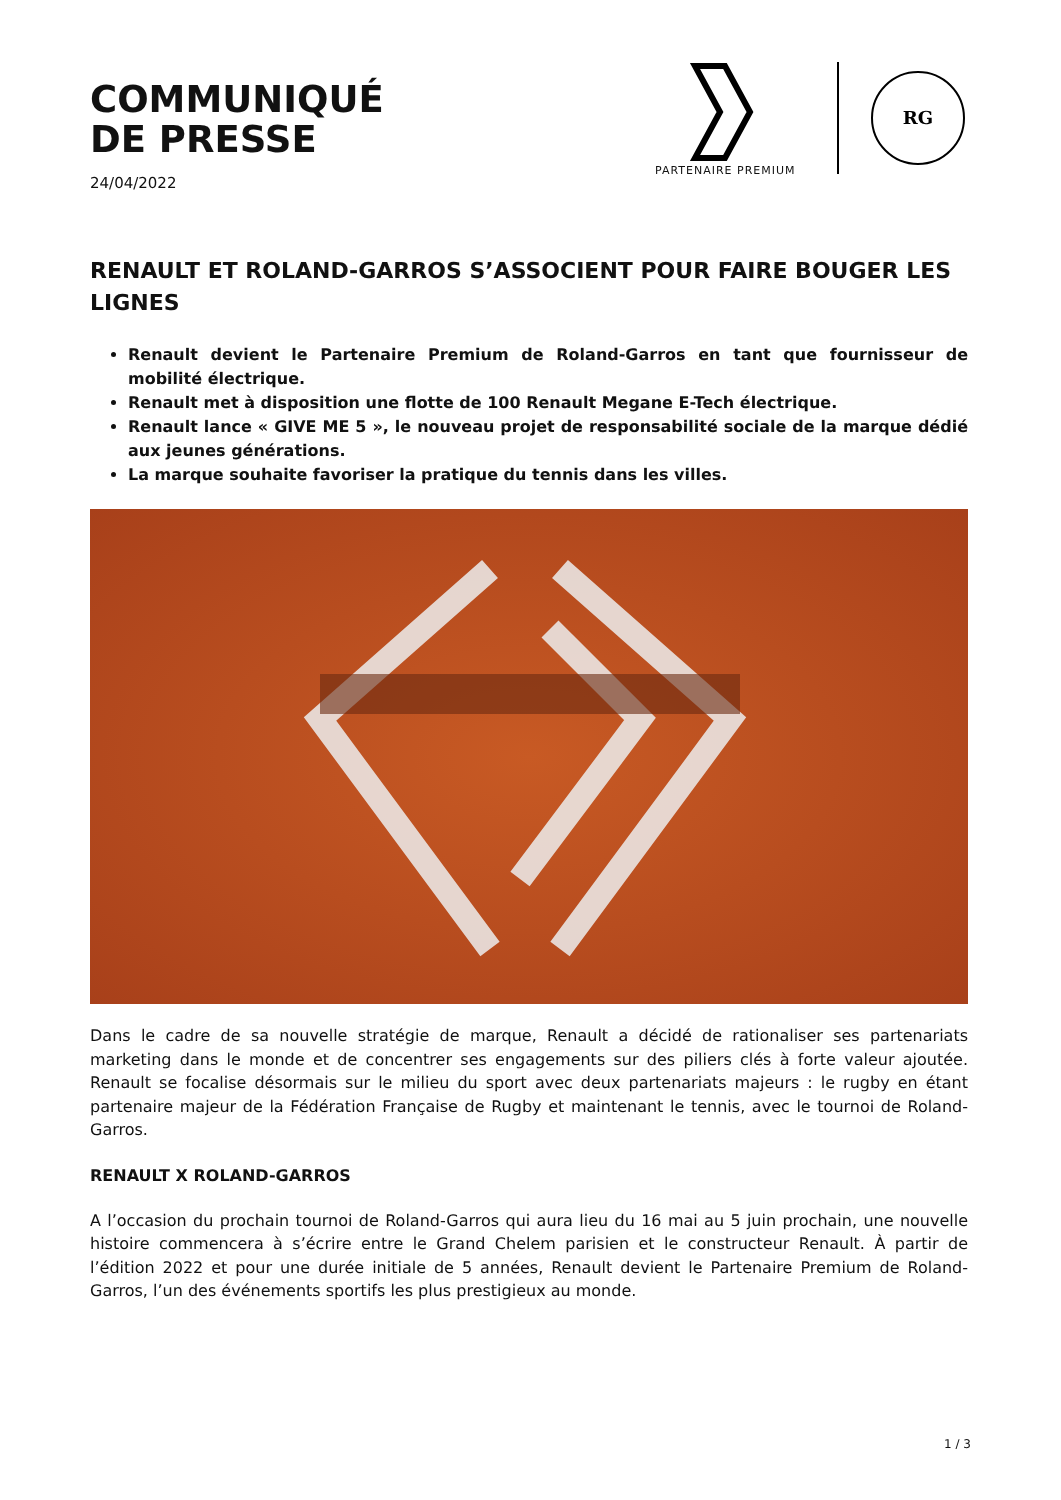COMMUNIQUÉ
DE PRESSE
24/04/2022
RG
PARTENAIRE PREMIUM
RENAULT ET ROLAND-GARROS S’ASSOCIENT POUR FAIRE BOUGER LES LIGNES
Renault devient le Partenaire Premium de Roland-Garros en tant que fournisseur de mobilité électrique.
Renault met à disposition une flotte de 100 Renault Megane E-Tech électrique.
Renault lance « GIVE ME 5 », le nouveau projet de responsabilité sociale de la marque dédié aux jeunes générations.
La marque souhaite favoriser la pratique du tennis dans les villes.
Dans le cadre de sa nouvelle stratégie de marque, Renault a décidé de rationaliser ses partenariats marketing dans le monde et de concentrer ses engagements sur des piliers clés à forte valeur ajoutée. Renault se focalise désormais sur le milieu du sport avec deux partenariats majeurs : le rugby en étant partenaire majeur de la Fédération Française de Rugby et maintenant le tennis, avec le tournoi de Roland-Garros.
RENAULT X ROLAND-GARROS
A l’occasion du prochain tournoi de Roland-Garros qui aura lieu du 16 mai au 5 juin prochain, une nouvelle histoire commencera à s’écrire entre le Grand Chelem parisien et le constructeur Renault. À partir de l’édition 2022 et pour une durée initiale de 5 années, Renault devient le Partenaire Premium de Roland-Garros, l’un des événements sportifs les plus prestigieux au monde.
1 / 3